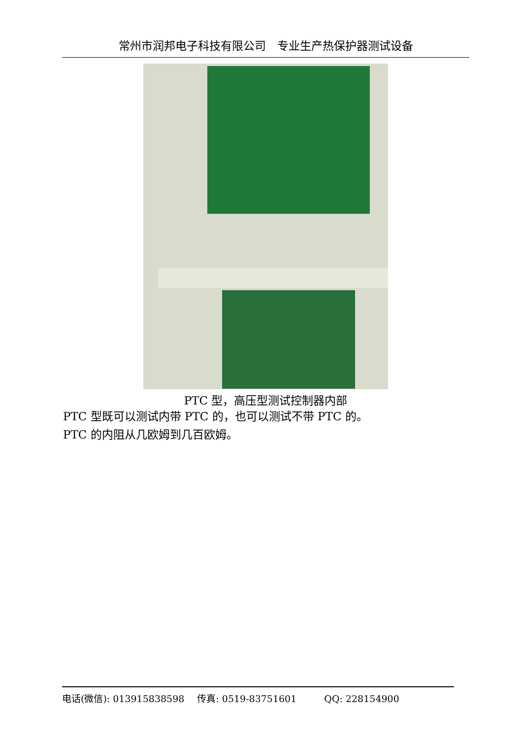常州市润邦电子科技有限公司　专业生产热保护器测试设备
PTC 型，高压型测试控制器内部
PTC 型既可以测试内带 PTC 的，也可以测试不带 PTC 的。
PTC 的内阻从几欧姆到几百欧姆。
电话(微信): 013915838598 传真: 0519-83751601 QQ: 228154900